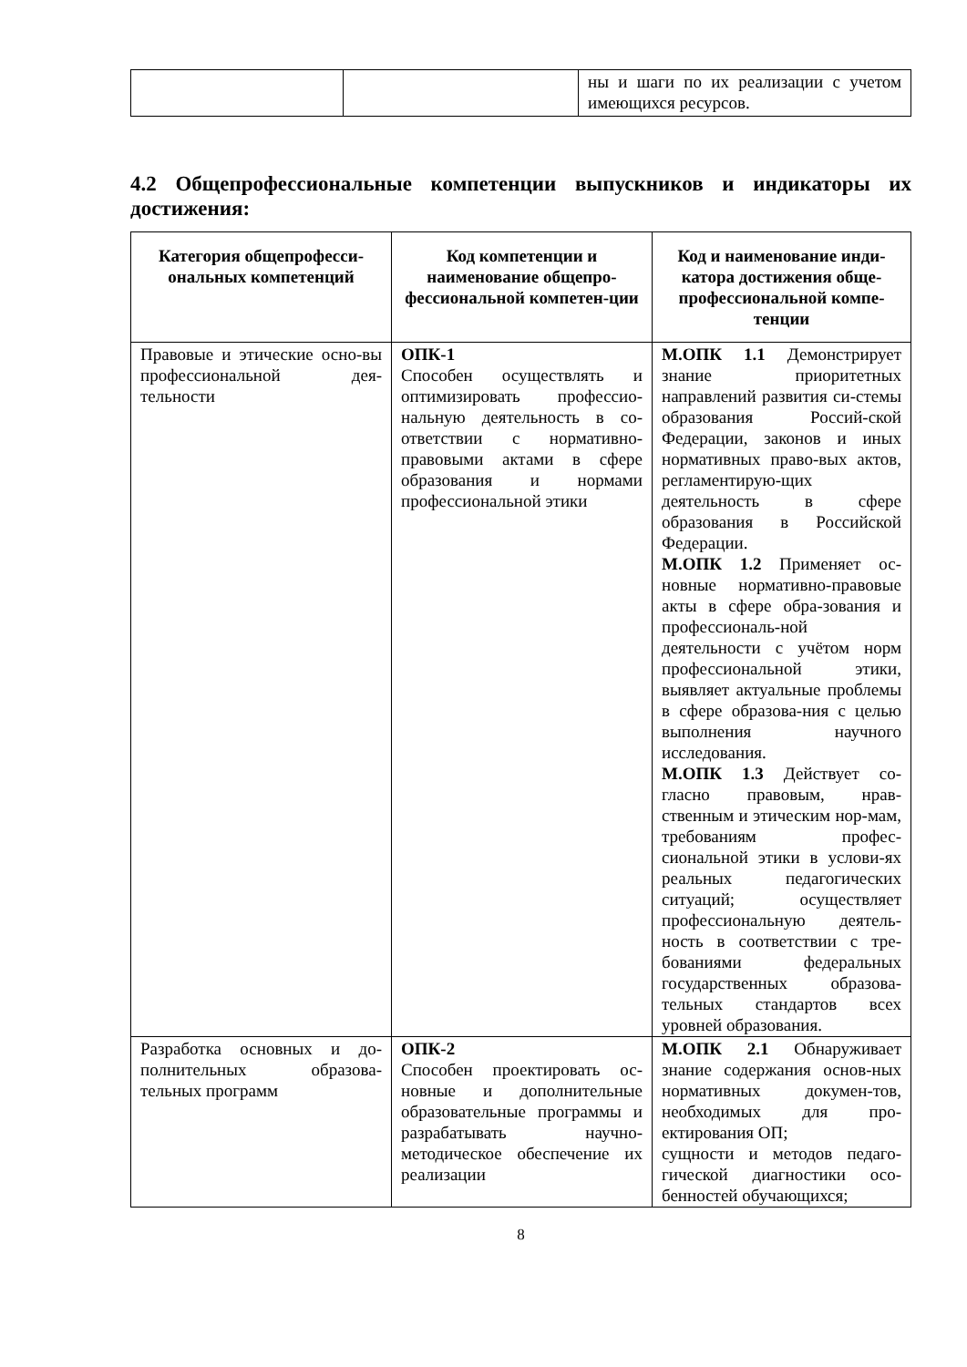| | | ны и шаги по их реализации с учетом имеющихся ресурсов. |
4.2 Общепрофессиональные компетенции выпускников и индикаторы их достижения:
| Категория общепрофесси-ональных компетенций | Код компетенции и наименование общепро-фессиональной компетен-ции | Код и наименование инди-катора достижения обще-профессиональной компе-тенции |
| --- | --- | --- |
| Правовые и этические осно-вы профессиональной дея-тельности | ОПК-1 Способен осуществлять и оптимизировать профессио-нальную деятельность в со-ответствии с нормативно-правовыми актами в сфере образования и нормами профессиональной этики | М.ОПК 1.1 Демонстрирует знание приоритетных направлений развития си-стемы образования Россий-ской Федерации, законов и иных нормативных право-вых актов, регламентирую-щих деятельность в сфере образования в Российской Федерации. М.ОПК 1.2 Применяет ос-новные нормативно-правовые акты в сфере обра-зования и профессиональ-ной деятельности с учётом норм профессиональной этики, выявляет актуальные проблемы в сфере образова-ния с целью выполнения научного исследования. М.ОПК 1.3 Действует со-гласно правовым, нрав-ственным и этическим нор-мам, требованиям профес-сиональной этики в услови-ях реальных педагогических ситуаций; осуществляет профессиональную деятель-ность в соответствии с тре-бованиями федеральных государственных образова-тельных стандартов всех уровней образования. |
| Разработка основных и до-полнительных образова-тельных программ | ОПК-2 Способен проектировать ос-новные и дополнительные образовательные программы и разрабатывать научно-методическое обеспечение их реализации | М.ОПК 2.1 Обнаруживает знание содержания основ-ных нормативных докумен-тов, необходимых для про-ектирования ОП; сущности и методов педаго-гической диагностики осо-бенностей обучающихся; |
8